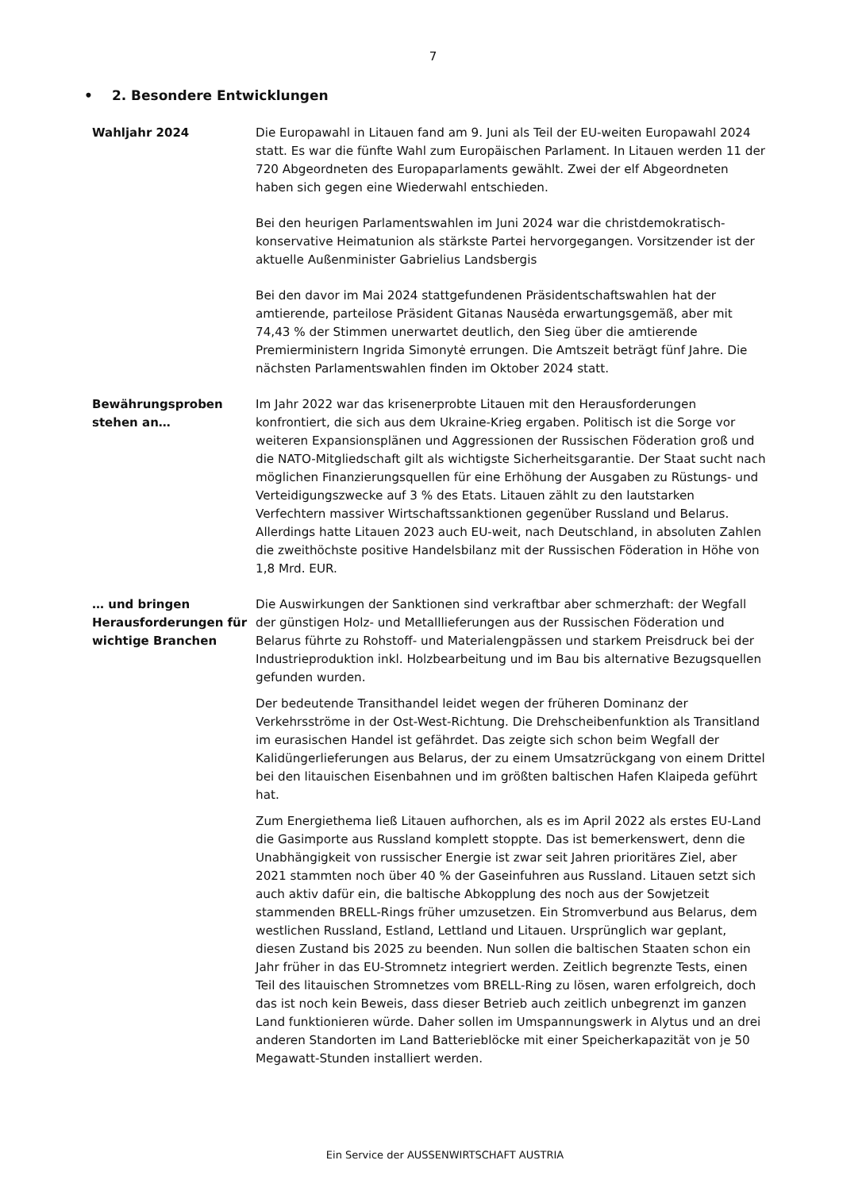7
• 2. Besondere Entwicklungen
Wahljahr 2024 Die Europawahl in Litauen fand am 9. Juni als Teil der EU-weiten Europawahl 2024 statt. Es war die fünfte Wahl zum Europäischen Parlament. In Litauen werden 11 der 720 Abgeordneten des Europaparlaments gewählt. Zwei der elf Abgeordneten haben sich gegen eine Wiederwahl entschieden.
Bei den heurigen Parlamentswahlen im Juni 2024 war die christdemokratisch-konservative Heimatunion als stärkste Partei hervorgegangen. Vorsitzender ist der aktuelle Außenminister Gabrielius Landsbergis
Bei den davor im Mai 2024 stattgefundenen Präsidentschaftswahlen hat der amtierende, parteilose Präsident Gitanas Nausėda erwartungsgemäß, aber mit 74,43 % der Stimmen unerwartet deutlich, den Sieg über die amtierende Premierministern Ingrida Simonytė errungen. Die Amtszeit beträgt fünf Jahre. Die nächsten Parlamentswahlen finden im Oktober 2024 statt.
Bewährungsproben stehen an…
Im Jahr 2022 war das krisenerprobte Litauen mit den Herausforderungen konfrontiert, die sich aus dem Ukraine-Krieg ergaben. Politisch ist die Sorge vor weiteren Expansionsplänen und Aggressionen der Russischen Föderation groß und die NATO-Mitgliedschaft gilt als wichtigste Sicherheitsgarantie. Der Staat sucht nach möglichen Finanzierungsquellen für eine Erhöhung der Ausgaben zu Rüstungs- und Verteidigungszwecke auf 3 % des Etats. Litauen zählt zu den lautstarken Verfechtern massiver Wirtschaftssanktionen gegenüber Russland und Belarus. Allerdings hatte Litauen 2023 auch EU-weit, nach Deutschland, in absoluten Zahlen die zweithöchste positive Handelsbilanz mit der Russischen Föderation in Höhe von 1,8 Mrd. EUR.
… und bringen Herausforderungen für wichtige Branchen
Die Auswirkungen der Sanktionen sind verkraftbar aber schmerzhaft: der Wegfall der günstigen Holz- und Metalllieferungen aus der Russischen Föderation und Belarus führte zu Rohstoff- und Materialengpässen und starkem Preisdruck bei der Industrieproduktion inkl. Holzbearbeitung und im Bau bis alternative Bezugsquellen gefunden wurden.
Der bedeutende Transithandel leidet wegen der früheren Dominanz der Verkehrsströme in der Ost-West-Richtung. Die Drehscheibenfunktion als Transitland im eurasischen Handel ist gefährdet. Das zeigte sich schon beim Wegfall der Kalidüngerlieferungen aus Belarus, der zu einem Umsatzrückgang von einem Drittel bei den litauischen Eisenbahnen und im größten baltischen Hafen Klaipeda geführt hat.
Zum Energiethema ließ Litauen aufhorchen, als es im April 2022 als erstes EU-Land die Gasimporte aus Russland komplett stoppte. Das ist bemerkenswert, denn die Unabhängigkeit von russischer Energie ist zwar seit Jahren prioritäres Ziel, aber 2021 stammten noch über 40 % der Gaseinfuhren aus Russland. Litauen setzt sich auch aktiv dafür ein, die baltische Abkopplung des noch aus der Sowjetzeit stammenden BRELL-Rings früher umzusetzen. Ein Stromverbund aus Belarus, dem westlichen Russland, Estland, Lettland und Litauen. Ursprünglich war geplant, diesen Zustand bis 2025 zu beenden. Nun sollen die baltischen Staaten schon ein Jahr früher in das EU-Stromnetz integriert werden. Zeitlich begrenzte Tests, einen Teil des litauischen Stromnetzes vom BRELL-Ring zu lösen, waren erfolgreich, doch das ist noch kein Beweis, dass dieser Betrieb auch zeitlich unbegrenzt im ganzen Land funktionieren würde. Daher sollen im Umspannungswerk in Alytus und an drei anderen Standorten im Land Batterieblöcke mit einer Speicherkapazität von je 50 Megawatt-Stunden installiert werden.
Ein Service der AUSSENWIRTSCHAFT AUSTRIA